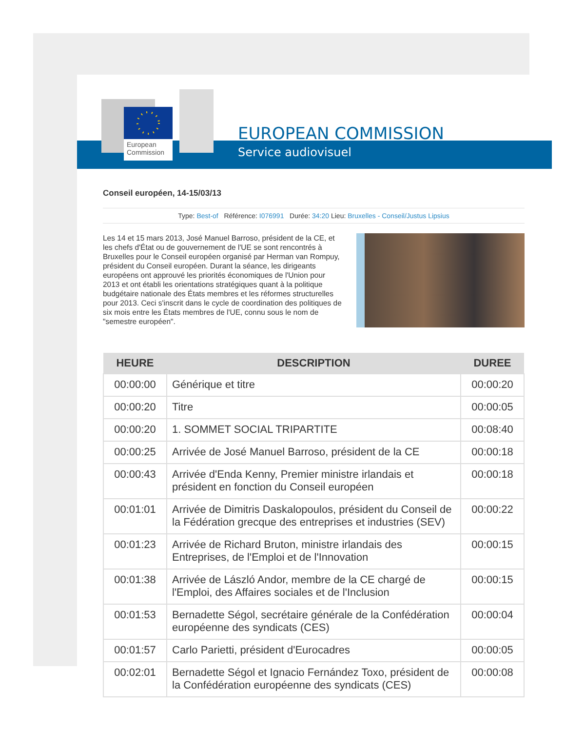European
Commission
EUROPEAN COMMISSION
Service audiovisuel
Conseil européen, 14-15/03/13
Type: Best-of Référence: I076991 Durée: 34:20 Lieu: Bruxelles - Conseil/Justus Lipsius
Les 14 et 15 mars 2013, José Manuel Barroso, président de la CE, et les chefs d'État ou de gouvernement de l'UE se sont rencontrés à Bruxelles pour le Conseil européen organisé par Herman van Rompuy, président du Conseil européen. Durant la séance, les dirigeants européens ont approuvé les priorités économiques de l'Union pour 2013 et ont établi les orientations stratégiques quant à la politique budgétaire nationale des États membres et les réformes structurelles pour 2013. Ceci s'inscrit dans le cycle de coordination des politiques de six mois entre les États membres de l'UE, connu sous le nom de "semestre européen".
| HEURE | DESCRIPTION | DUREE |
| --- | --- | --- |
| 00:00:00 | Générique et titre | 00:00:20 |
| 00:00:20 | Titre | 00:00:05 |
| 00:00:20 | 1. SOMMET SOCIAL TRIPARTITE | 00:08:40 |
| 00:00:25 | Arrivée de José Manuel Barroso, président de la CE | 00:00:18 |
| 00:00:43 | Arrivée d'Enda Kenny, Premier ministre irlandais et président en fonction du Conseil européen | 00:00:18 |
| 00:01:01 | Arrivée de Dimitris Daskalopoulos, président du Conseil de la Fédération grecque des entreprises et industries (SEV) | 00:00:22 |
| 00:01:23 | Arrivée de Richard Bruton, ministre irlandais des Entreprises, de l'Emploi et de l'Innovation | 00:00:15 |
| 00:01:38 | Arrivée de László Andor, membre de la CE chargé de l'Emploi, des Affaires sociales et de l'Inclusion | 00:00:15 |
| 00:01:53 | Bernadette Ségol, secrétaire générale de la Confédération européenne des syndicats (CES) | 00:00:04 |
| 00:01:57 | Carlo Parietti, président d'Eurocadres | 00:00:05 |
| 00:02:01 | Bernadette Ségol et Ignacio Fernández Toxo, président de la Confédération européenne des syndicats (CES) | 00:00:08 |